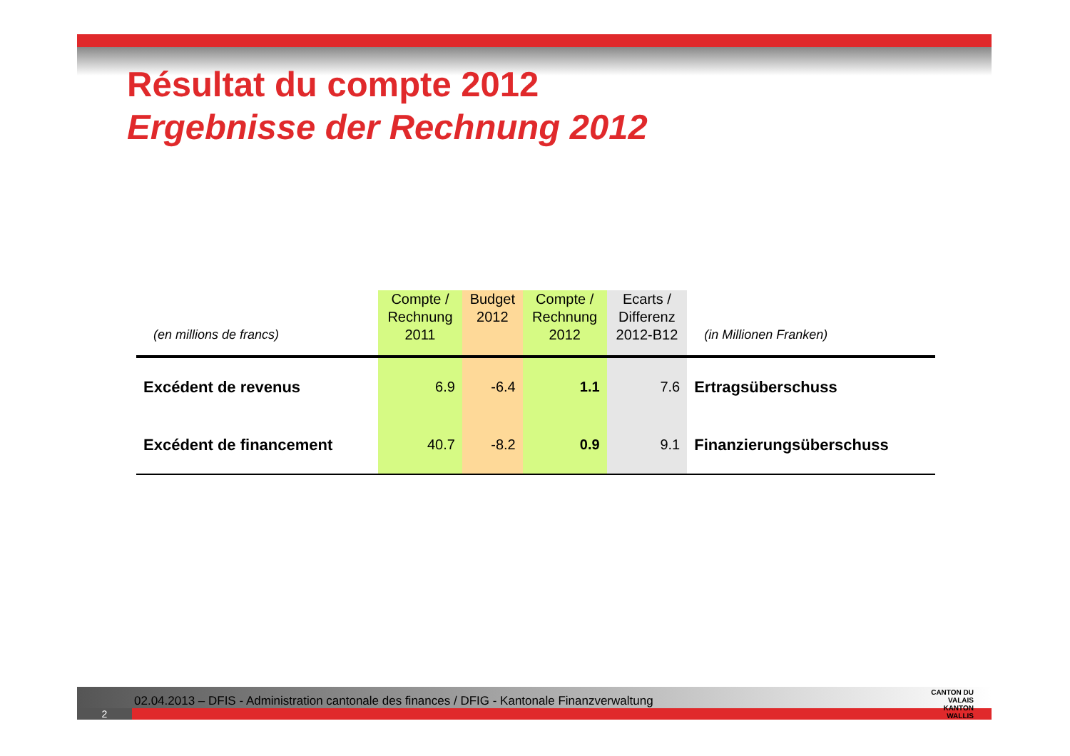Résultat du compte 2012
Ergebnisse der Rechnung 2012
| (en millions de francs) | Compte / Rechnung 2011 | Budget 2012 | Compte / Rechnung 2012 | Ecarts / Differenz 2012-B12 | (in Millionen Franken) |
| --- | --- | --- | --- | --- | --- |
| Excédent de revenus | 6.9 | -6.4 | 1.1 | 7.6 | Ertragsüberschuss |
| Excédent de financement | 40.7 | -8.2 | 0.9 | 9.1 | Finanzierungsüberschuss |
02.04.2013 – DFIS - Administration cantonale des finances / DFIG - Kantonale Finanzverwaltung
2
CANTON DU VALAIS
KANTON WALLIS